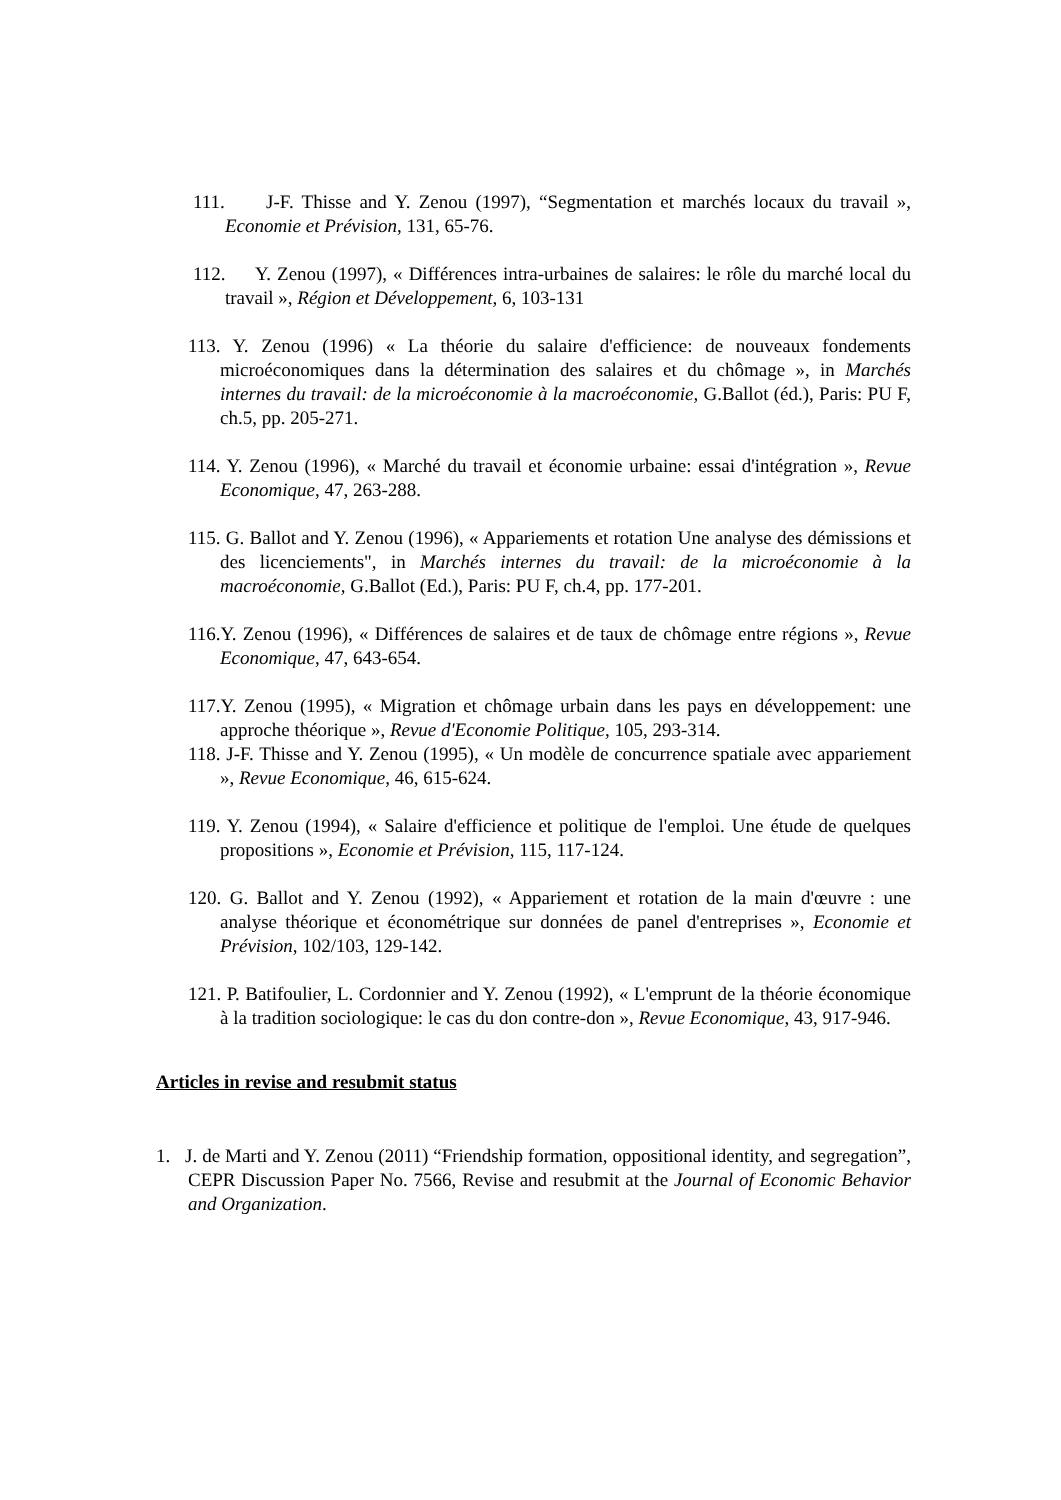111. J-F. Thisse and Y. Zenou (1997), “Segmentation et marchés locaux du travail », Economie et Prévision, 131, 65-76.
112. Y. Zenou (1997), « Différences intra-urbaines de salaires: le rôle du marché local du travail », Région et Développement, 6, 103-131
113. Y. Zenou (1996) « La théorie du salaire d'efficience: de nouveaux fondements microéconomiques dans la détermination des salaires et du chômage », in Marchés internes du travail: de la microéconomie à la macroéconomie, G.Ballot (éd.), Paris: PU F, ch.5, pp. 205-271.
114. Y. Zenou (1996), « Marché du travail et économie urbaine: essai d'intégration », Revue Economique, 47, 263-288.
115. G. Ballot and Y. Zenou (1996), « Appariements et rotation Une analyse des démissions et des licenciements", in Marchés internes du travail: de la microéconomie à la macroéconomie, G.Ballot (Ed.), Paris: PU F, ch.4, pp. 177-201.
116.Y. Zenou (1996), « Différences de salaires et de taux de chômage entre régions », Revue Economique, 47, 643-654.
117.Y. Zenou (1995), « Migration et chômage urbain dans les pays en développement: une approche théorique », Revue d'Economie Politique, 105, 293-314.
118. J-F. Thisse and Y. Zenou (1995), « Un modèle de concurrence spatiale avec appariement », Revue Economique, 46, 615-624.
119. Y. Zenou (1994), « Salaire d'efficience et politique de l'emploi. Une étude de quelques propositions », Economie et Prévision, 115, 117-124.
120. G. Ballot and Y. Zenou (1992), « Appariement et rotation de la main d'œuvre : une analyse théorique et économétrique sur données de panel d'entreprises », Economie et Prévision, 102/103, 129-142.
121. P. Batifoulier, L. Cordonnier and Y. Zenou (1992), « L'emprunt de la théorie économique à la tradition sociologique: le cas du don contre-don », Revue Economique, 43, 917-946.
Articles in revise and resubmit status
1. J. de Marti and Y. Zenou (2011) “Friendship formation, oppositional identity, and segregation”, CEPR Discussion Paper No. 7566, Revise and resubmit at the Journal of Economic Behavior and Organization.